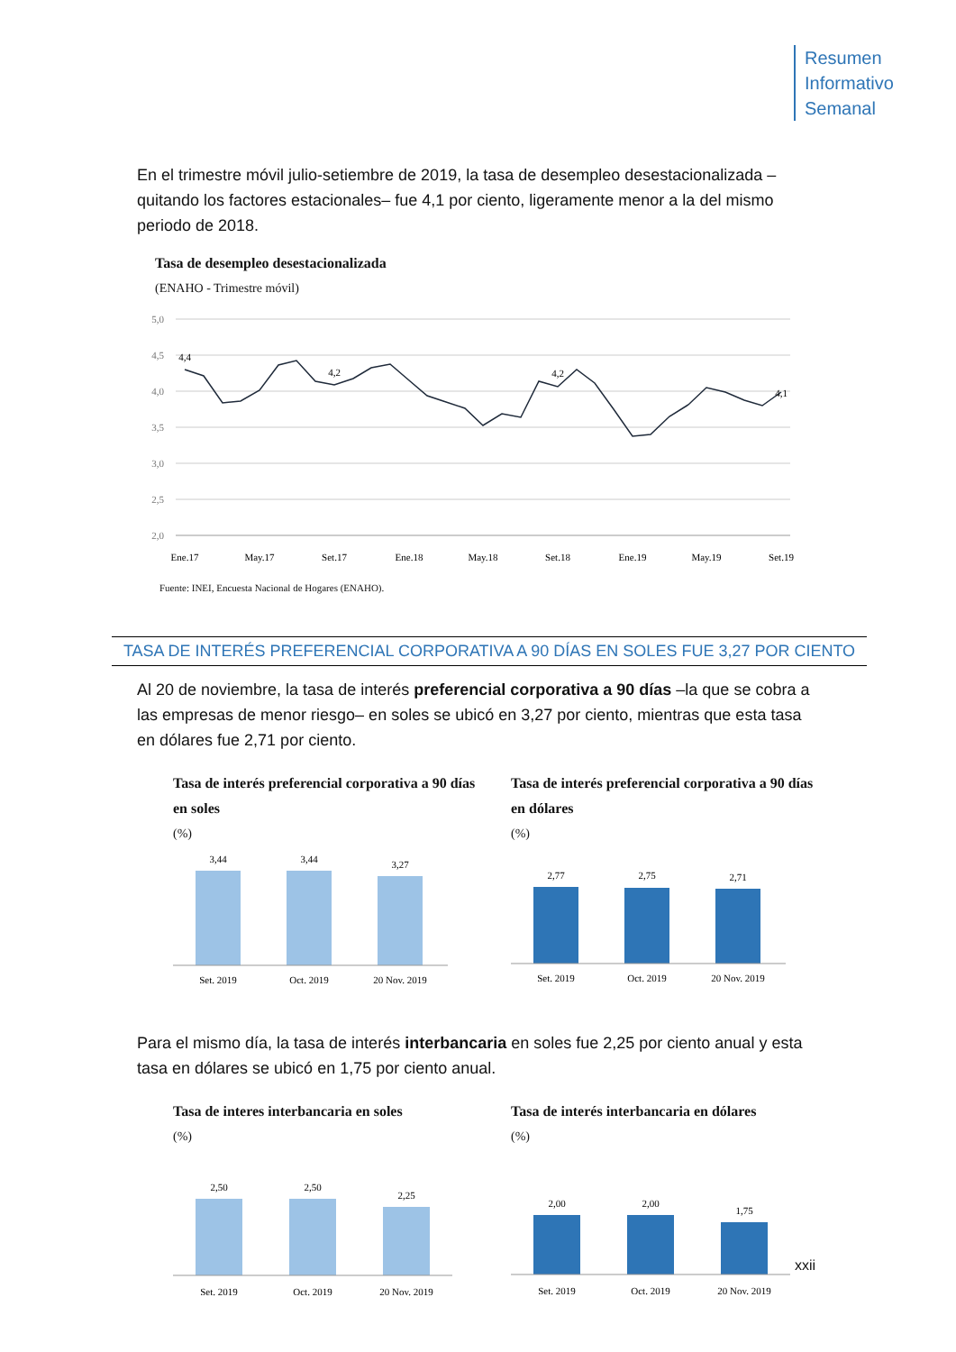Resumen
Informativo
Semanal
En el trimestre móvil julio-setiembre de 2019, la tasa de desempleo desestacionalizada –quitando los factores estacionales– fue 4,1 por ciento, ligeramente menor a la del mismo periodo de 2018.
Tasa de desempleo desestacionalizada
(ENAHO - Trimestre móvil)
5,0
4,5
4,0
3,5
3,0
2,5
2,0
4,4
4,2
4,2
4,1
Ene.17
May.17
Set.17
Ene.18
May.18
Set.18
Ene.19
May.19
Set.19
Fuente: INEI, Encuesta Nacional de Hogares (ENAHO).
TASA DE INTERÉS PREFERENCIAL CORPORATIVA A 90 DÍAS EN SOLES FUE 3,27 POR CIENTO
Al 20 de noviembre, la tasa de interés preferencial corporativa a 90 días –la que se cobra a las empresas de menor riesgo– en soles se ubicó en 3,27 por ciento, mientras que esta tasa en dólares fue 2,71 por ciento.
Tasa de interés preferencial corporativa a 90 días en soles
(%)
3,44
3,44
3,27
Set. 2019
Oct. 2019
20 Nov. 2019
Tasa de interés preferencial corporativa a 90 días en dólares
(%)
2,77
2,75
2,71
Set. 2019
Oct. 2019
20 Nov. 2019
Para el mismo día, la tasa de interés interbancaria en soles fue 2,25 por ciento anual y esta tasa en dólares se ubicó en 1,75 por ciento anual.
Tasa de interes interbancaria en soles
(%)
2,50
2,50
2,25
Set. 2019
Oct. 2019
20 Nov. 2019
Tasa de interés interbancaria en dólares
(%)
2,00
2,00
1,75
Set. 2019
Oct. 2019
20 Nov. 2019
xxii